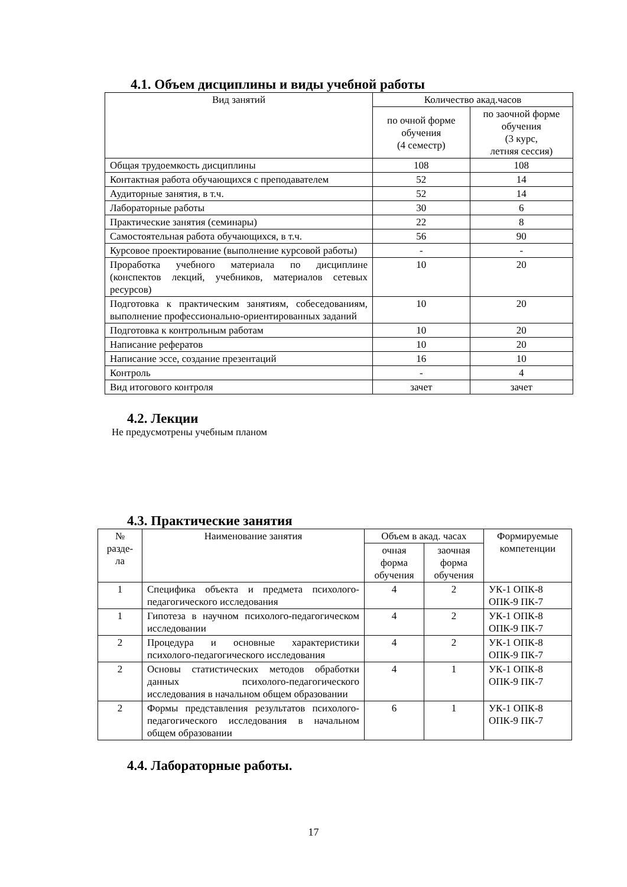4.1. Объем дисциплины и виды учебной работы
| Вид занятий | Количество акад.часов | |
| --- | --- | --- |
| | по очной форме обучения (4 семестр) | по заочной форме обучения (3 курс, летняя сессия) |
| Общая трудоемкость дисциплины | 108 | 108 |
| Контактная работа обучающихся с преподавателем | 52 | 14 |
| Аудиторные занятия, в т.ч. | 52 | 14 |
| Лабораторные работы | 30 | 6 |
| Практические занятия (семинары) | 22 | 8 |
| Самостоятельная работа обучающихся, в т.ч. | 56 | 90 |
| Курсовое проектирование (выполнение курсовой работы) | - | - |
| Проработка учебного материала по дисциплине (конспектов лекций, учебников, материалов сетевых ресурсов) | 10 | 20 |
| Подготовка к практическим занятиям, собеседованиям, выполнение профессионально-ориентированных заданий | 10 | 20 |
| Подготовка к контрольным работам | 10 | 20 |
| Написание рефератов | 10 | 20 |
| Написание эссе, создание презентаций | 16 | 10 |
| Контроль | - | 4 |
| Вид итогового контроля | зачет | зачет |
4.2. Лекции
Не предусмотрены учебным планом
4.3. Практические занятия
| № разде- ла | Наименование занятия | Объем в акад. часах | | Формируемые компетенции |
| --- | --- | --- | --- | --- |
| | | очная форма обучения | заочная форма обучения | |
| 1 | Специфика объекта и предмета психолого-педагогического исследования | 4 | 2 | УК-1 ОПК-8 ОПК-9 ПК-7 |
| 1 | Гипотеза в научном психолого-педагогическом исследовании | 4 | 2 | УК-1 ОПК-8 ОПК-9 ПК-7 |
| 2 | Процедура и основные характеристики психолого-педагогического исследования | 4 | 2 | УК-1 ОПК-8 ОПК-9 ПК-7 |
| 2 | Основы статистических методов обработки данных психолого-педагогического исследования в начальном общем образовании | 4 | 1 | УК-1 ОПК-8 ОПК-9 ПК-7 |
| 2 | Формы представления результатов психолого-педагогического исследования в начальном общем образовании | 6 | 1 | УК-1 ОПК-8 ОПК-9 ПК-7 |
4.4. Лабораторные работы.
17